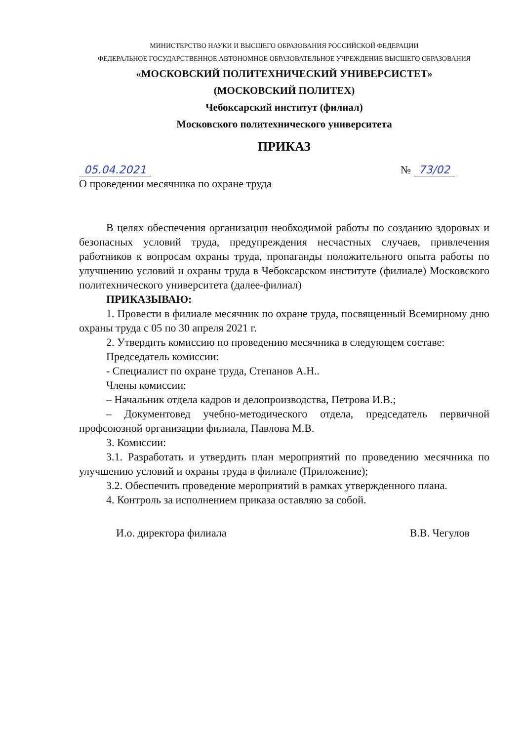МИНИСТЕРСТВО НАУКИ И ВЫСШЕГО ОБРАЗОВАНИЯ РОССИЙСКОЙ ФЕДЕРАЦИИ
ФЕДЕРАЛЬНОЕ ГОСУДАРСТВЕННОЕ АВТОНОМНОЕ ОБРАЗОВАТЕЛЬНОЕ УЧРЕЖДЕНИЕ ВЫСШЕГО ОБРАЗОВАНИЯ
«МОСКОВСКИЙ ПОЛИТЕХНИЧЕСКИЙ УНИВЕРСИСТЕТ»
(МОСКОВСКИЙ ПОЛИТЕХ)
Чебоксарский институт (филиал)
Московского политехнического университета
ПРИКАЗ
05.04.2021 № 73/02
О проведении месячника по охране труда
В целях обеспечения организации необходимой работы по созданию здоровых и безопасных условий труда, предупреждения несчастных случаев, привлечения работников к вопросам охраны труда, пропаганды положительного опыта работы по улучшению условий и охраны труда в Чебоксарском институте (филиале) Московского политехнического университета (далее-филиал)
ПРИКАЗЫВАЮ:
1. Провести в филиале месячник по охране труда, посвященный Всемирному дню охраны труда с 05 по 30 апреля 2021 г.
2. Утвердить комиссию по проведению месячника в следующем составе:
Председатель комиссии:
- Специалист по охране труда, Степанов А.Н..
Члены комиссии:
– Начальник отдела кадров и делопроизводства, Петрова И.В.;
– Документовед учебно-методического отдела, председатель первичной профсоюзной организации филиала, Павлова М.В.
3. Комиссии:
3.1. Разработать и утвердить план мероприятий по проведению месячника по улучшению условий и охраны труда в филиале (Приложение);
3.2. Обеспечить проведение мероприятий в рамках утвержденного плана.
4. Контроль за исполнением приказа оставляю за собой.
И.о. директора филиала В.В. Чегулов